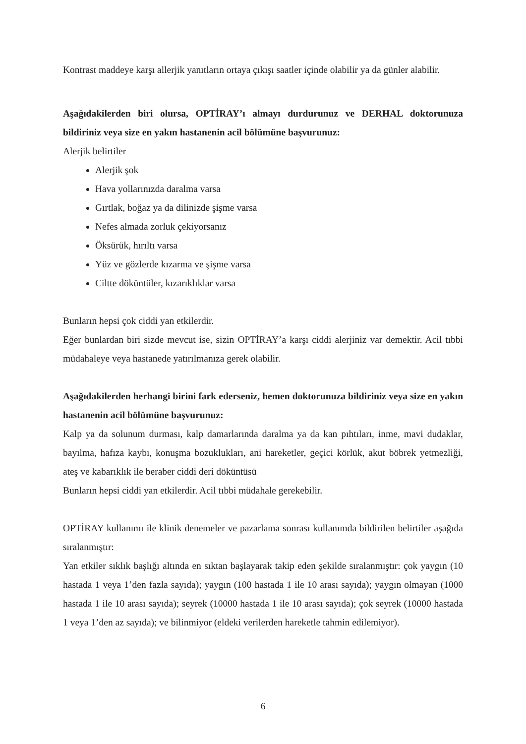Kontrast maddeye karşı allerjik yanıtların ortaya çıkışı saatler içinde olabilir ya da günler alabilir.
Aşağıdakilerden biri olursa, OPTİRAY’ı almayı durdurunuz ve DERHAL doktorunuza bildiriniz veya size en yakın hastanenin acil bölümüne başvurunuz:
Alerjik belirtiler
Alerjik şok
Hava yollarınızda daralma varsa
Gırtlak, boğaz ya da dilinizde şişme varsa
Nefes almada zorluk çekiyorsanız
Öksürük, hırıltı varsa
Yüz ve gözlerde kızarma ve şişme varsa
Ciltte döküntüler, kızarıklıklar varsa
Bunların hepsi çok ciddi yan etkilerdir.
Eğer bunlardan biri sizde mevcut ise, sizin OPTİRAY’a karşı ciddi alerjiniz var demektir. Acil tıbbi müdahaleye veya hastanede yatırılmanıza gerek olabilir.
Aşağıdakilerden herhangi birini fark ederseniz, hemen doktorunuza bildiriniz veya size en yakın hastanenin acil bölümüne başvurunuz:
Kalp ya da solunum durması, kalp damarlarında daralma ya da kan pıhtıları, inme, mavi dudaklar, bayılma, hafıza kaybı, konuşma bozuklukları, ani hareketler, geçici körlük, akut böbrek yetmezliği, ateş ve kabarıklık ile beraber ciddi deri döküntüsü
Bunların hepsi ciddi yan etkilerdir. Acil tıbbi müdahale gerekebilir.
OPTİRAY kullanımı ile klinik denemeler ve pazarlama sonrası kullanımda bildirilen belirtiler aşağıda sıralanmıştır:
Yan etkiler sıklık başlığı altında en sıktan başlayarak takip eden şekilde sıralanmıştır: çok yaygın (10 hastada 1 veya 1’den fazla sayıda); yaygın (100 hastada 1 ile 10 arası sayıda); yaygın olmayan (1000 hastada 1 ile 10 arası sayıda); seyrek (10000 hastada 1 ile 10 arası sayıda); çok seyrek (10000 hastada 1 veya 1’den az sayıda); ve bilinmiyor (eldeki verilerden hareketle tahmin edilemiyor).
6